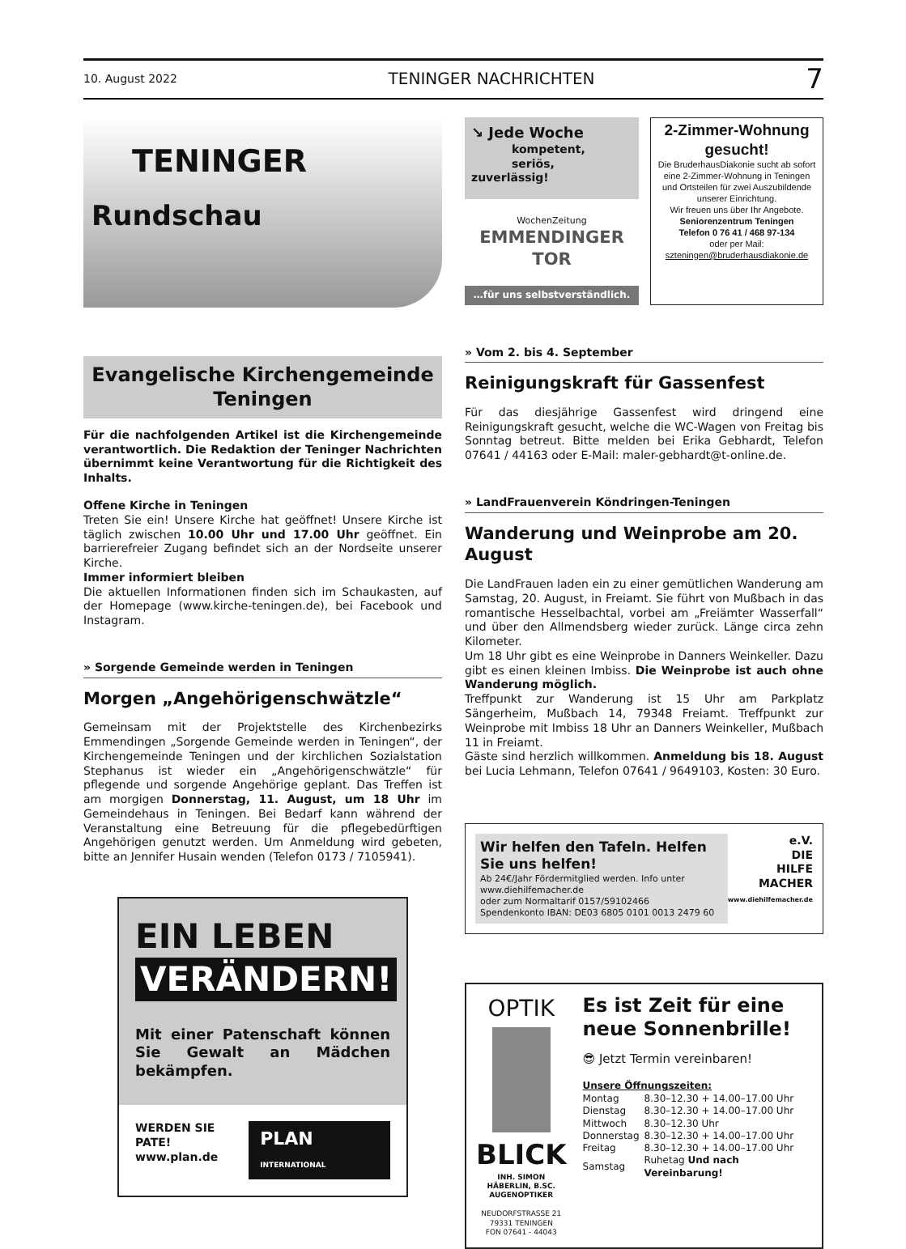10. August 2022 TENINGER NACHRICHTEN 7
TENINGER
Rundschau
Evangelische Kirchengemeinde Teningen
Für die nachfolgenden Artikel ist die Kirchengemeinde verantwortlich. Die Redaktion der Teninger Nachrichten übernimmt keine Verantwortung für die Richtigkeit des Inhalts.
Offene Kirche in Teningen
Treten Sie ein! Unsere Kirche hat geöffnet! Unsere Kirche ist täglich zwischen 10.00 Uhr und 17.00 Uhr geöffnet. Ein barrierefreier Zugang befindet sich an der Nordseite unserer Kirche.
Immer informiert bleiben
Die aktuellen Informationen finden sich im Schaukasten, auf der Homepage (www.kirche-teningen.de), bei Facebook und Instagram.
» Sorgende Gemeinde werden in Teningen
Morgen „Angehörigenschwätzle“
Gemeinsam mit der Projektstelle des Kirchenbezirks Emmendingen „Sorgende Gemeinde werden in Teningen“, der Kirchengemeinde Teningen und der kirchlichen Sozialstation Stephanus ist wieder ein „Angehörigenschwätzle“ für pflegende und sorgende Angehörige geplant. Das Treffen ist am morgigen Donnerstag, 11. August, um 18 Uhr im Gemeindehaus in Teningen. Bei Bedarf kann während der Veranstaltung eine Betreuung für die pflegebedürftigen Angehörigen genutzt werden. Um Anmeldung wird gebeten, bitte an Jennifer Husain wenden (Telefon 0173 / 7105941).
EIN LEBEN
VERÄNDERN!
Mit einer Patenschaft können Sie Gewalt an Mädchen bekämpfen.
WERDEN SIE PATE!
www.plan.de
PLAN INTERNATIONAL
↘ Jede Woche
kompetent,
seriös, zuverlässig!
WochenZeitung
EMMENDINGER TOR
…für uns selbstverständlich.
2-Zimmer-Wohnung gesucht!
Die BruderhausDiakonie sucht ab sofort eine 2-Zimmer-Wohnung in Teningen und Ortsteilen für zwei Auszubildende unserer Einrichtung.
Wir freuen uns über Ihr Angebote.
Seniorenzentrum Teningen
Telefon 0 76 41 / 468 97-134
oder per Mail:
szteningen@bruderhausdiakonie.de
» Vom 2. bis 4. September
Reinigungskraft für Gassenfest
Für das diesjährige Gassenfest wird dringend eine Reinigungskraft gesucht, welche die WC-Wagen von Freitag bis Sonntag betreut. Bitte melden bei Erika Gebhardt, Telefon 07641 / 44163 oder E-Mail: maler-gebhardt@t-online.de.
» LandFrauenverein Köndringen-Teningen
Wanderung und Weinprobe am 20. August
Die LandFrauen laden ein zu einer gemütlichen Wanderung am Samstag, 20. August, in Freiamt. Sie führt von Mußbach in das romantische Hesselbachtal, vorbei am „Freiämter Wasserfall“ und über den Allmendsberg wieder zurück. Länge circa zehn Kilometer.
Um 18 Uhr gibt es eine Weinprobe in Danners Weinkeller. Dazu gibt es einen kleinen Imbiss. Die Weinprobe ist auch ohne Wanderung möglich.
Treffpunkt zur Wanderung ist 15 Uhr am Parkplatz Sängerheim, Mußbach 14, 79348 Freiamt. Treffpunkt zur Weinprobe mit Imbiss 18 Uhr an Danners Weinkeller, Mußbach 11 in Freiamt.
Gäste sind herzlich willkommen. Anmeldung bis 18. August bei Lucia Lehmann, Telefon 07641 / 9649103, Kosten: 30 Euro.
Wir helfen den Tafeln. Helfen Sie uns helfen!
Ab 24€/Jahr Fördermitglied werden. Info unter www.diehilfemacher.de
oder zum Normaltarif 0157/59102466
Spendenkonto IBAN: DE03 6805 0101 0013 2479 60
e.V.
DIE
HILFE
MACHER
www.diehilfemacher.de
OPTIK
BLICK
INH. SIMON HÄBERLIN, B.SC.
AUGENOPTIKER
NEUDORFSTRASSE 21
79331 TENINGEN
FON 07641 - 44043
Es ist Zeit für eine neue Sonnenbrille!
😎 Jetzt Termin vereinbaren!
Unsere Öffnungszeiten:
| Montag | 8.30–12.30 + 14.00–17.00 Uhr |
| Dienstag | 8.30–12.30 + 14.00–17.00 Uhr |
| Mittwoch | 8.30–12.30 Uhr |
| Donnerstag | 8.30–12.30 + 14.00–17.00 Uhr |
| Freitag | 8.30–12.30 + 14.00–17.00 Uhr |
| Samstag | Ruhetag Und nach Vereinbarung! |